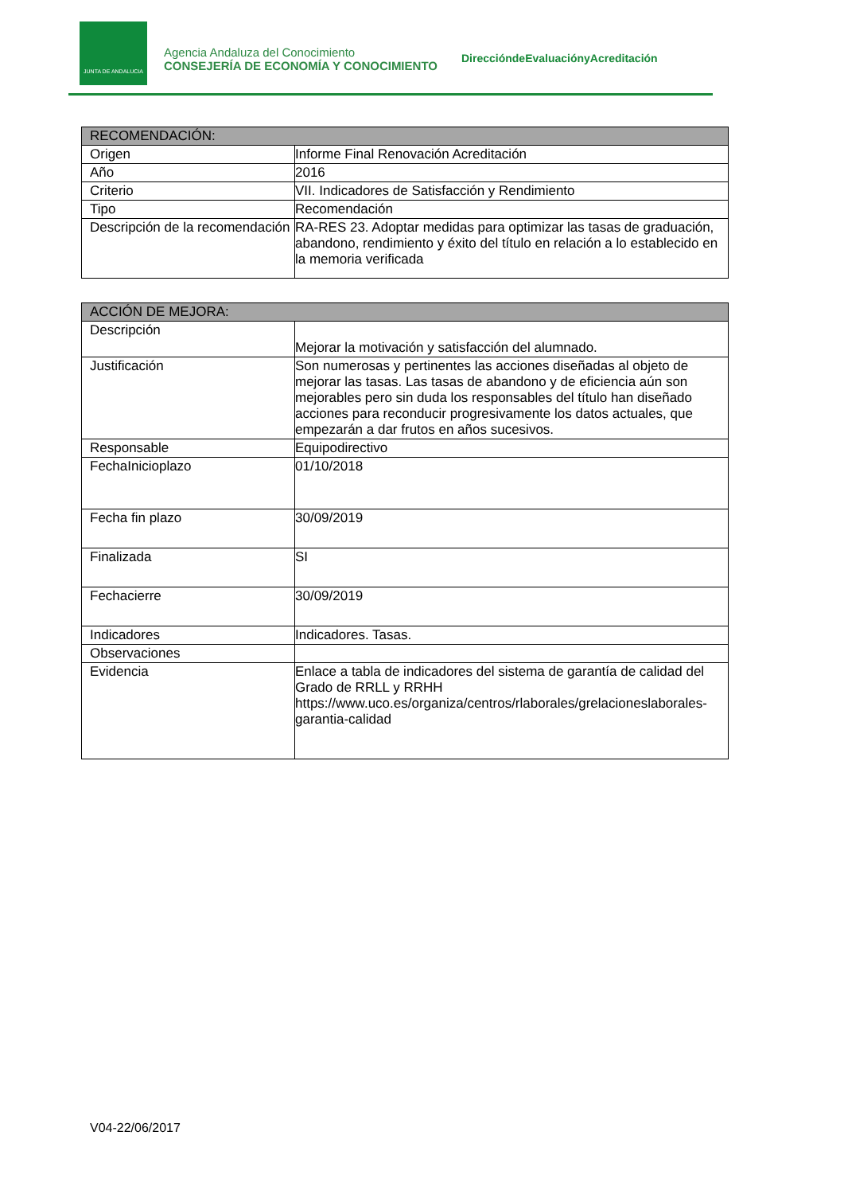JUNTA DE ANDALUCIA
Agencia Andaluza del Conocimiento
CONSEJERÍA DE ECONOMÍA Y CONOCIMIENTO
DireccióndeEvaluaciónyAcreditación
| RECOMENDACIÓN: | |
| --- | --- |
| Origen | Informe Final Renovación Acreditación |
| Año | 2016 |
| Criterio | VII. Indicadores de Satisfacción y Rendimiento |
| Tipo | Recomendación |
| Descripción de la recomendación | RA-RES 23. Adoptar medidas para optimizar las tasas de graduación, abandono, rendimiento y éxito del título en relación a lo establecido en la memoria verificada |
| ACCIÓN DE MEJORA: | |
| --- | --- |
| Descripción | Mejorar la motivación y satisfacción del alumnado. |
| Justificación | Son numerosas y pertinentes las acciones diseñadas al objeto de mejorar las tasas. Las tasas de abandono y de eficiencia aún son mejorables pero sin duda los responsables del título han diseñado acciones para reconducir progresivamente los datos actuales, que empezarán a dar frutos en años sucesivos. |
| Responsable | Equipodirectivo |
| FechaInicioplazo | 01/10/2018 |
| Fecha fin plazo | 30/09/2019 |
| Finalizada | SI |
| Fechacierre | 30/09/2019 |
| Indicadores | Indicadores. Tasas. |
| Observaciones | |
| Evidencia | Enlace a tabla de indicadores del sistema de garantía de calidad del Grado de RRLL y RRHH https://www.uco.es/organiza/centros/rlaborales/grelacioneslaborales-garantia-calidad |
V04-22/06/2017